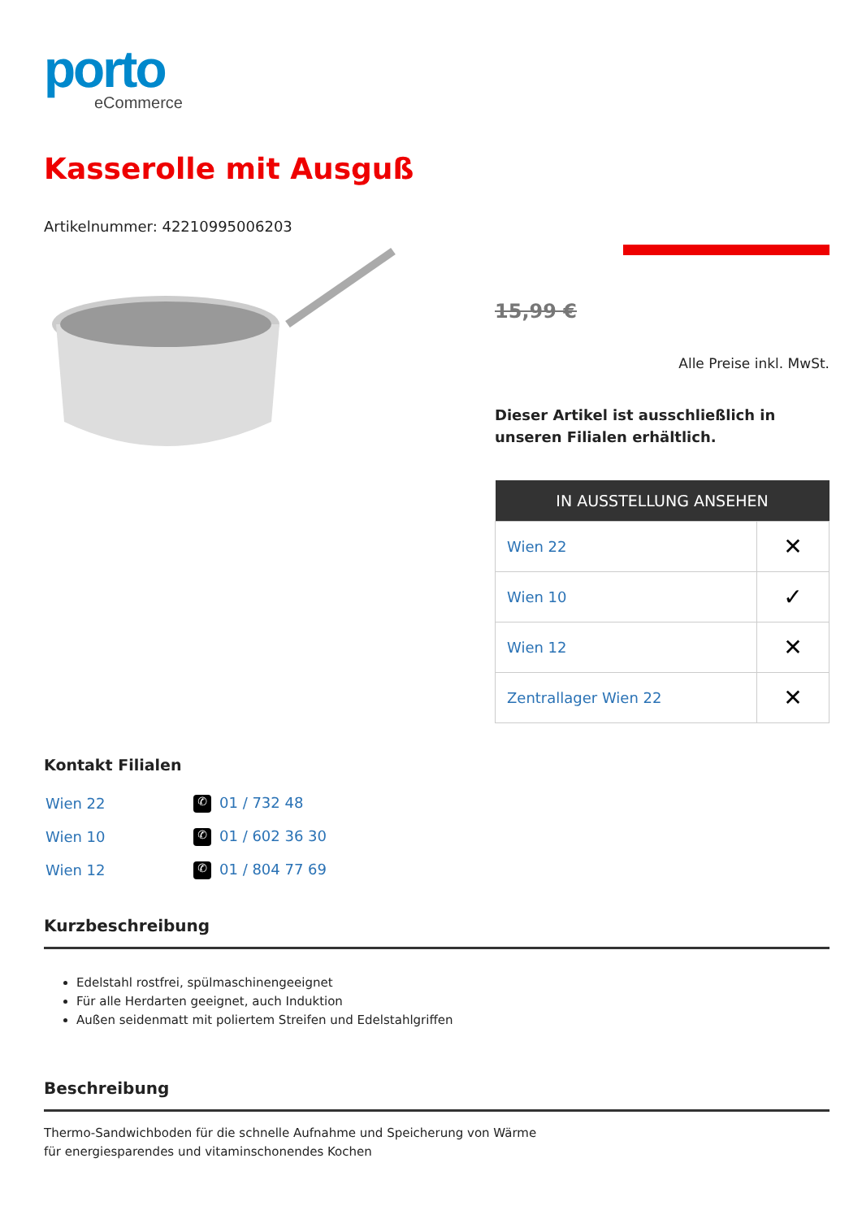porto
eCommerce
Kasserolle mit Ausguß
Artikelnummer: 42210995006203
15,99 €
Alle Preise inkl. MwSt.
Dieser Artikel ist ausschließlich in unseren Filialen erhältlich.
| IN AUSSTELLUNG ANSEHEN | |
| --- | --- |
| Wien 22 | ✕ |
| Wien 10 | ✓ |
| Wien 12 | ✕ |
| Zentrallager Wien 22 | ✕ |
Kontakt Filialen
| Wien 22 | ✆ 01 / 732 48 |
| Wien 10 | ✆ 01 / 602 36 30 |
| Wien 12 | ✆ 01 / 804 77 69 |
Kurzbeschreibung
Edelstahl rostfrei, spülmaschinengeeignet
Für alle Herdarten geeignet, auch Induktion
Außen seidenmatt mit poliertem Streifen und Edelstahlgriffen
Beschreibung
Thermo-Sandwichboden für die schnelle Aufnahme und Speicherung von Wärme
für energiesparendes und vitaminschonendes Kochen